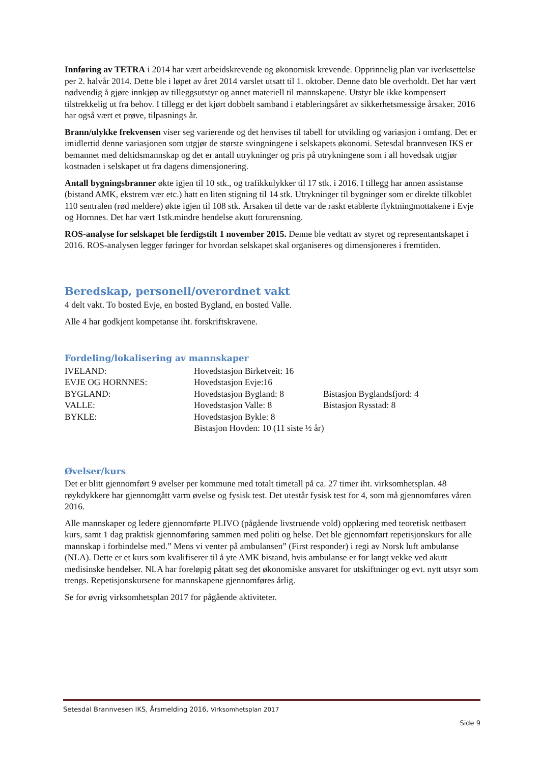Innføring av TETRA i 2014 har vært arbeidskrevende og økonomisk krevende. Opprinnelig plan var iverksettelse per 2. halvår 2014. Dette ble i løpet av året 2014 varslet utsatt til 1. oktober. Denne dato ble overholdt. Det har vært nødvendig å gjøre innkjøp av tilleggsutstyr og annet materiell til mannskapene. Utstyr ble ikke kompensert tilstrekkelig ut fra behov. I tillegg er det kjørt dobbelt samband i etableringsåret av sikkerhetsmessige årsaker. 2016 har også vært et prøve, tilpasnings år.
Brann/ulykke frekvensen viser seg varierende og det henvises til tabell for utvikling og variasjon i omfang. Det er imidlertid denne variasjonen som utgjør de største svingningene i selskapets økonomi. Setesdal brannvesen IKS er bemannet med deltidsmannskap og det er antall utrykninger og pris på utrykningene som i all hovedsak utgjør kostnaden i selskapet ut fra dagens dimensjonering.
Antall bygningsbranner økte igjen til 10 stk., og trafikkulykker til 17 stk. i 2016. I tillegg har annen assistanse (bistand AMK, ekstrem vær etc.) hatt en liten stigning til 14 stk. Utrykninger til bygninger som er direkte tilkoblet 110 sentralen (rød meldere) økte igjen til 108 stk. Årsaken til dette var de raskt etablerte flyktningmottakene i Evje og Hornnes. Det har vært 1stk.mindre hendelse akutt forurensning.
ROS-analyse for selskapet ble ferdigstilt 1 november 2015. Denne ble vedtatt av styret og representantskapet i 2016. ROS-analysen legger føringer for hvordan selskapet skal organiseres og dimensjoneres i fremtiden.
Beredskap, personell/overordnet vakt
4 delt vakt. To bosted Evje, en bosted Bygland, en bosted Valle.
Alle 4 har godkjent kompetanse iht. forskriftskravene.
Fordeling/lokalisering av mannskaper
| IVELAND: | Hovedstasjon Birketveit: 16 | |
| EVJE OG HORNNES: | Hovedstasjon Evje:16 | |
| BYGLAND: | Hovedstasjon Bygland: 8 | Bistasjon Byglandsfjord: 4 |
| VALLE: | Hovedstasjon Valle: 8 | Bistasjon Rysstad: 8 |
| BYKLE: | Hovedstasjon Bykle: 8 | |
| | Bistasjon Hovden: 10 (11 siste ½ år) | |
Øvelser/kurs
Det er blitt gjennomført 9 øvelser per kommune med totalt timetall på ca. 27 timer iht. virksomhetsplan. 48 røykdykkere har gjennomgått varm øvelse og fysisk test. Det utestår fysisk test for 4, som må gjennomføres våren 2016.
Alle mannskaper og ledere gjennomførte PLIVO (pågående livstruende vold) opplæring med teoretisk nettbasert kurs, samt 1 dag praktisk gjennomføring sammen med politi og helse. Det ble gjennomført repetisjonskurs for alle mannskap i forbindelse med.” Mens vi venter på ambulansen” (First responder) i regi av Norsk luft ambulanse (NLA). Dette er et kurs som kvalifiserer til å yte AMK bistand, hvis ambulanse er for langt vekke ved akutt medisinske hendelser. NLA har foreløpig påtatt seg det økonomiske ansvaret for utskiftninger og evt. nytt utsyr som trengs. Repetisjonskursene for mannskapene gjennomføres årlig.
Se for øvrig virksomhetsplan 2017 for pågående aktiviteter.
Setesdal Brannvesen IKS, Årsmelding 2016, Virksomhetsplan 2017
Side 9